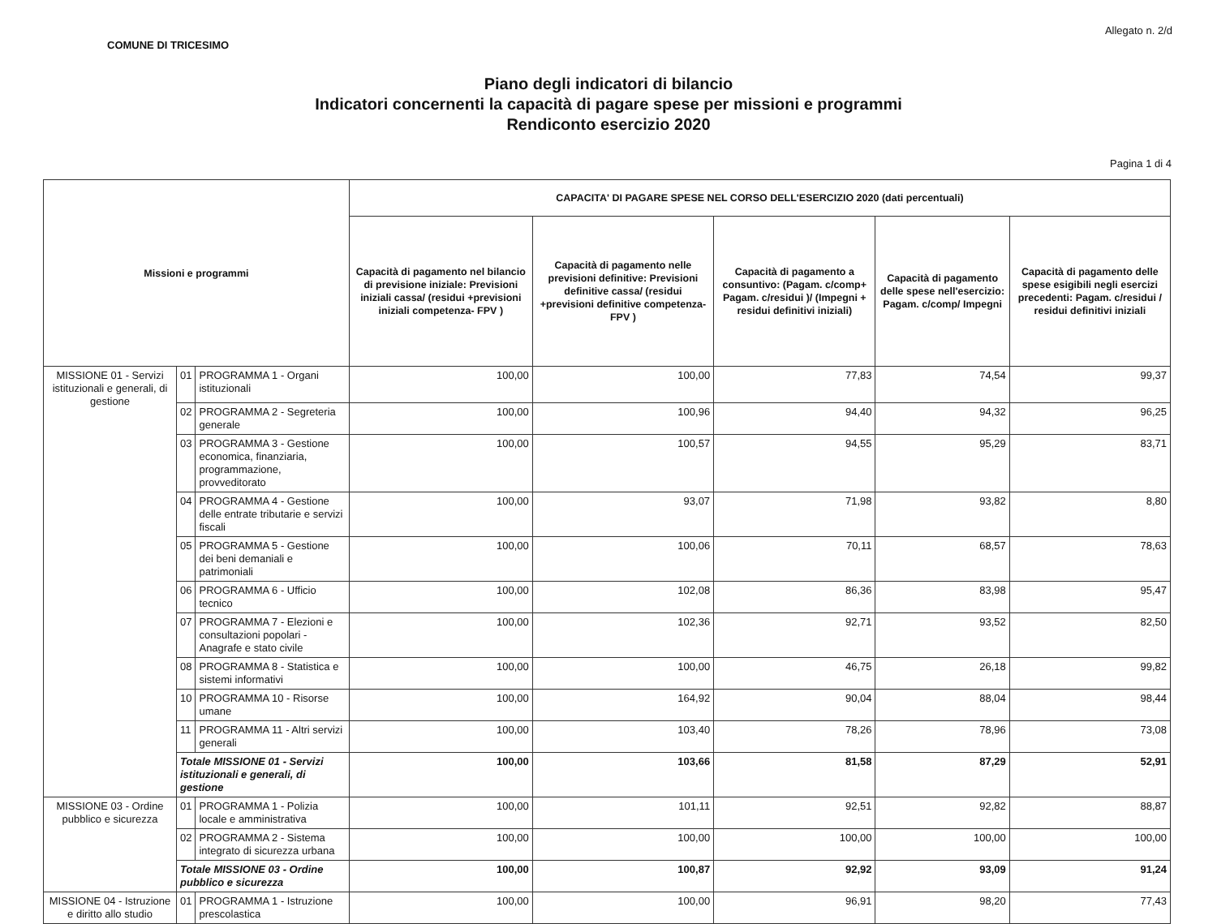COMUNE DI TRICESIMO Allegato n. 2/d
Piano degli indicatori di bilancio
Indicatori concernenti la capacità di pagare spese per missioni e programmi
Rendiconto esercizio 2020
Pagina 1 di 4
| Missioni e programmi | | | CAPACITA' DI PAGARE SPESE NEL CORSO DELL'ESERCIZIO 2020 (dati percentuali) | | | | |
| --- | --- | --- | --- | --- | --- | --- | --- |
| | | | Capacità di pagamento nel bilancio di previsione iniziale: Previsioni iniziali cassa/ (residui +previsioni iniziali competenza- FPV ) | Capacità di pagamento nelle previsioni definitive: Previsioni definitive cassa/ (residui +previsioni definitive competenza- FPV ) | Capacità di pagamento a consuntivo: (Pagam. c/comp+ Pagam. c/residui )/ (Impegni + residui definitivi iniziali) | Capacità di pagamento delle spese nell'esercizio: Pagam. c/comp/ Impegni | Capacità di pagamento delle spese esigibili negli esercizi precedenti: Pagam. c/residui / residui definitivi iniziali |
| MISSIONE 01 - Servizi istituzionali e generali, di gestione | 01 | PROGRAMMA 1 - Organi istituzionali | 100,00 | 100,00 | 77,83 | 74,54 | 99,37 |
| | 02 | PROGRAMMA 2 - Segreteria generale | 100,00 | 100,96 | 94,40 | 94,32 | 96,25 |
| | 03 | PROGRAMMA 3 - Gestione economica, finanziaria, programmazione, provveditorato | 100,00 | 100,57 | 94,55 | 95,29 | 83,71 |
| | 04 | PROGRAMMA 4 - Gestione delle entrate tributarie e servizi fiscali | 100,00 | 93,07 | 71,98 | 93,82 | 8,80 |
| | 05 | PROGRAMMA 5 - Gestione dei beni demaniali e patrimoniali | 100,00 | 100,06 | 70,11 | 68,57 | 78,63 |
| | 06 | PROGRAMMA 6 - Ufficio tecnico | 100,00 | 102,08 | 86,36 | 83,98 | 95,47 |
| | 07 | PROGRAMMA 7 - Elezioni e consultazioni popolari - Anagrafe e stato civile | 100,00 | 102,36 | 92,71 | 93,52 | 82,50 |
| | 08 | PROGRAMMA 8 - Statistica e sistemi informativi | 100,00 | 100,00 | 46,75 | 26,18 | 99,82 |
| | 10 | PROGRAMMA 10 - Risorse umane | 100,00 | 164,92 | 90,04 | 88,04 | 98,44 |
| | 11 | PROGRAMMA 11 - Altri servizi generali | 100,00 | 103,40 | 78,26 | 78,96 | 73,08 |
| | Totale MISSIONE 01 - Servizi istituzionali e generali, di gestione | | 100,00 | 103,66 | 81,58 | 87,29 | 52,91 |
| MISSIONE 03 - Ordine pubblico e sicurezza | 01 | PROGRAMMA 1 - Polizia locale e amministrativa | 100,00 | 101,11 | 92,51 | 92,82 | 88,87 |
| | 02 | PROGRAMMA 2 - Sistema integrato di sicurezza urbana | 100,00 | 100,00 | 100,00 | 100,00 | 100,00 |
| | Totale MISSIONE 03 - Ordine pubblico e sicurezza | | 100,00 | 100,87 | 92,92 | 93,09 | 91,24 |
| MISSIONE 04 - Istruzione e diritto allo studio | 01 | PROGRAMMA 1 - Istruzione prescolastica | 100,00 | 100,00 | 96,91 | 98,20 | 77,43 |